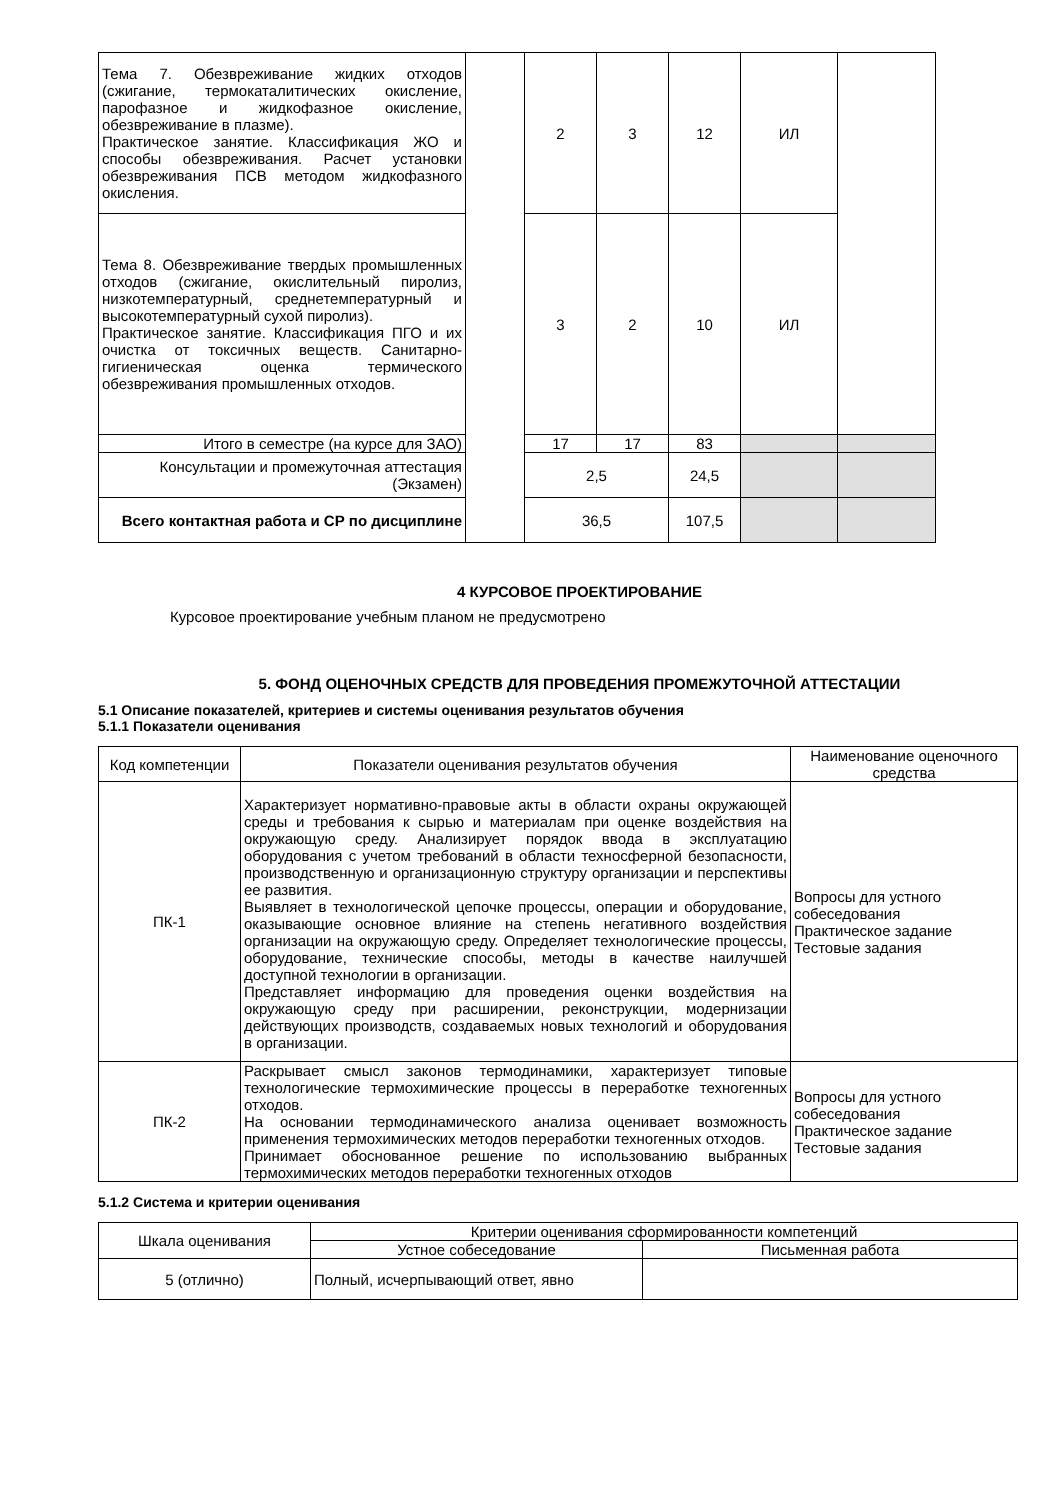| Тема 7. Обезвреживание жидких отходов (сжигание, термокаталитических окисление, парофазное и жидкофазное окисление, обезвреживание в плазме). Практическое занятие. Классификация ЖО и способы обезвреживания. Расчет установки обезвреживания ПСВ методом жидкофазного окисления. | | 2 | 3 | 12 | ИЛ | |
| Тема 8. Обезвреживание твердых промышленных отходов (сжигание, окислительный пиролиз, низкотемпературный, среднетемпературный и высокотемпературный сухой пиролиз). Практическое занятие. Классификация ПГО и их очистка от токсичных веществ. Санитарно-гигиеническая оценка термического обезвреживания промышленных отходов. | | 3 | 2 | 10 | ИЛ | |
| Итого в семестре (на курсе для ЗАО) | | 17 | 17 | 83 | | |
| Консультации и промежуточная аттестация (Экзамен) | | 2,5 | | 24,5 | | |
| Всего контактная работа и СР по дисциплине | | 36,5 | | 107,5 | | |
4 КУРСОВОЕ ПРОЕКТИРОВАНИЕ
Курсовое проектирование учебным планом не предусмотрено
5. ФОНД ОЦЕНОЧНЫХ СРЕДСТВ ДЛЯ ПРОВЕДЕНИЯ ПРОМЕЖУТОЧНОЙ АТТЕСТАЦИИ
5.1 Описание показателей, критериев и системы оценивания результатов обучения
5.1.1 Показатели оценивания
| Код компетенции | Показатели оценивания результатов обучения | Наименование оценочного средства |
| ПК-1 | Характеризует нормативно-правовые акты в области охраны окружающей среды и требования к сырью и материалам при оценке воздействия на окружающую среду. Анализирует порядок ввода в эксплуатацию оборудования с учетом требований в области техносферной безопасности, производственную и организационную структуру организации и перспективы ее развития. Выявляет в технологической цепочке процессы, операции и оборудование, оказывающие основное влияние на степень негативного воздействия организации на окружающую среду. Определяет технологические процессы, оборудование, технические способы, методы в качестве наилучшей доступной технологии в организации. Представляет информацию для проведения оценки воздействия на окружающую среду при расширении, реконструкции, модернизации действующих производств, создаваемых новых технологий и оборудования в организации. | Вопросы для устного собеседования Практическое задание Тестовые задания |
| ПК-2 | Раскрывает смысл законов термодинамики, характеризует типовые технологические термохимические процессы в переработке техногенных отходов. На основании термодинамического анализа оценивает возможность применения термохимических методов переработки техногенных отходов. Принимает обоснованное решение по использованию выбранных термохимических методов переработки техногенных отходов | Вопросы для устного собеседования Практическое задание Тестовые задания |
5.1.2 Система и критерии оценивания
| Шкала оценивания | Критерии оценивания сформированности компетенций | |
| | Устное собеседование | Письменная работа |
| 5 (отлично) | Полный, исчерпывающий ответ, явно | |